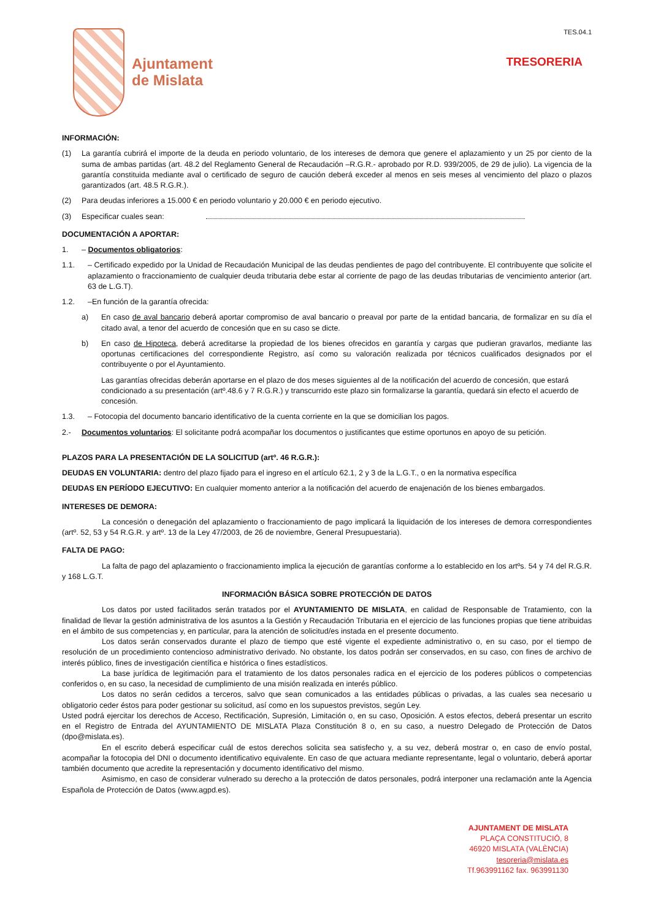Ajuntament
de Mislata
TES.04.1
TRESORERIA
INFORMACIÓN:
(1) La garantía cubrirá el importe de la deuda en periodo voluntario, de los intereses de demora que genere el aplazamiento y un 25 por ciento de la suma de ambas partidas (art. 48.2 del Reglamento General de Recaudación –R.G.R.- aprobado por R.D. 939/2005, de 29 de julio). La vigencia de la garantía constituida mediante aval o certificado de seguro de caución deberá exceder al menos en seis meses al vencimiento del plazo o plazos garantizados (art. 48.5 R.G.R.).
(2) Para deudas inferiores a 15.000 € en periodo voluntario y 20.000 € en periodo ejecutivo.
(3) Especificar cuales sean:
DOCUMENTACIÓN A APORTAR:
1. – Documentos obligatorios:
1.1. – Certificado expedido por la Unidad de Recaudación Municipal de las deudas pendientes de pago del contribuyente. El contribuyente que solicite el aplazamiento o fraccionamiento de cualquier deuda tributaria debe estar al corriente de pago de las deudas tributarias de vencimiento anterior (art. 63 de L.G.T).
1.2. –En función de la garantía ofrecida:
a) En caso de aval bancario deberá aportar compromiso de aval bancario o preaval por parte de la entidad bancaria, de formalizar en su día el citado aval, a tenor del acuerdo de concesión que en su caso se dicte.
b) En caso de Hipoteca, deberá acreditarse la propiedad de los bienes ofrecidos en garantía y cargas que pudieran gravarlos, mediante las oportunas certificaciones del correspondiente Registro, así como su valoración realizada por técnicos cualificados designados por el contribuyente o por el Ayuntamiento.
Las garantías ofrecidas deberán aportarse en el plazo de dos meses siguientes al de la notificación del acuerdo de concesión, que estará condicionado a su presentación (artº.48.6 y 7 R.G.R.) y transcurrido este plazo sin formalizarse la garantía, quedará sin efecto el acuerdo de concesión.
1.3. – Fotocopia del documento bancario identificativo de la cuenta corriente en la que se domicilian los pagos.
2.- Documentos voluntarios: El solicitante podrá acompañar los documentos o justificantes que estime oportunos en apoyo de su petición.
PLAZOS PARA LA PRESENTACIÓN DE LA SOLICITUD (artº. 46 R.G.R.):
DEUDAS EN VOLUNTARIA: dentro del plazo fijado para el ingreso en el artículo 62.1, 2 y 3 de la L.G.T., o en la normativa específica
DEUDAS EN PERÍODO EJECUTIVO: En cualquier momento anterior a la notificación del acuerdo de enajenación de los bienes embargados.
INTERESES DE DEMORA:
La concesión o denegación del aplazamiento o fraccionamiento de pago implicará la liquidación de los intereses de demora correspondientes (artº. 52, 53 y 54 R.G.R. y artº. 13 de la Ley 47/2003, de 26 de noviembre, General Presupuestaria).
FALTA DE PAGO:
La falta de pago del aplazamiento o fraccionamiento implica la ejecución de garantías conforme a lo establecido en los artºs. 54 y 74 del R.G.R. y 168 L.G.T.
INFORMACIÓN BÁSICA SOBRE PROTECCIÓN DE DATOS
Los datos por usted facilitados serán tratados por el AYUNTAMIENTO DE MISLATA, en calidad de Responsable de Tratamiento, con la finalidad de llevar la gestión administrativa de los asuntos a la Gestión y Recaudación Tributaria en el ejercicio de las funciones propias que tiene atribuidas en el ámbito de sus competencias y, en particular, para la atención de solicitud/es instada en el presente documento.
Los datos serán conservados durante el plazo de tiempo que esté vigente el expediente administrativo o, en su caso, por el tiempo de resolución de un procedimiento contencioso administrativo derivado. No obstante, los datos podrán ser conservados, en su caso, con fines de archivo de interés público, fines de investigación científica e histórica o fines estadísticos.
La base jurídica de legitimación para el tratamiento de los datos personales radica en el ejercicio de los poderes públicos o competencias conferidos o, en su caso, la necesidad de cumplimiento de una misión realizada en interés público.
Los datos no serán cedidos a terceros, salvo que sean comunicados a las entidades públicas o privadas, a las cuales sea necesario u obligatorio ceder éstos para poder gestionar su solicitud, así como en los supuestos previstos, según Ley.
Usted podrá ejercitar los derechos de Acceso, Rectificación, Supresión, Limitación o, en su caso, Oposición. A estos efectos, deberá presentar un escrito en el Registro de Entrada del AYUNTAMIENTO DE MISLATA Plaza Constitución 8 o, en su caso, a nuestro Delegado de Protección de Datos (dpo@mislata.es).
En el escrito deberá especificar cuál de estos derechos solicita sea satisfecho y, a su vez, deberá mostrar o, en caso de envío postal, acompañar la fotocopia del DNI o documento identificativo equivalente. En caso de que actuara mediante representante, legal o voluntario, deberá aportar también documento que acredite la representación y documento identificativo del mismo.
Asimismo, en caso de considerar vulnerado su derecho a la protección de datos personales, podrá interponer una reclamación ante la Agencia Española de Protección de Datos (www.agpd.es).
AJUNTAMENT DE MISLATA
PLAÇA CONSTITUCIÓ, 8
46920 MISLATA (VALÈNCIA)
tesoreria@mislata.es
Tf.963991162 fax. 963991130